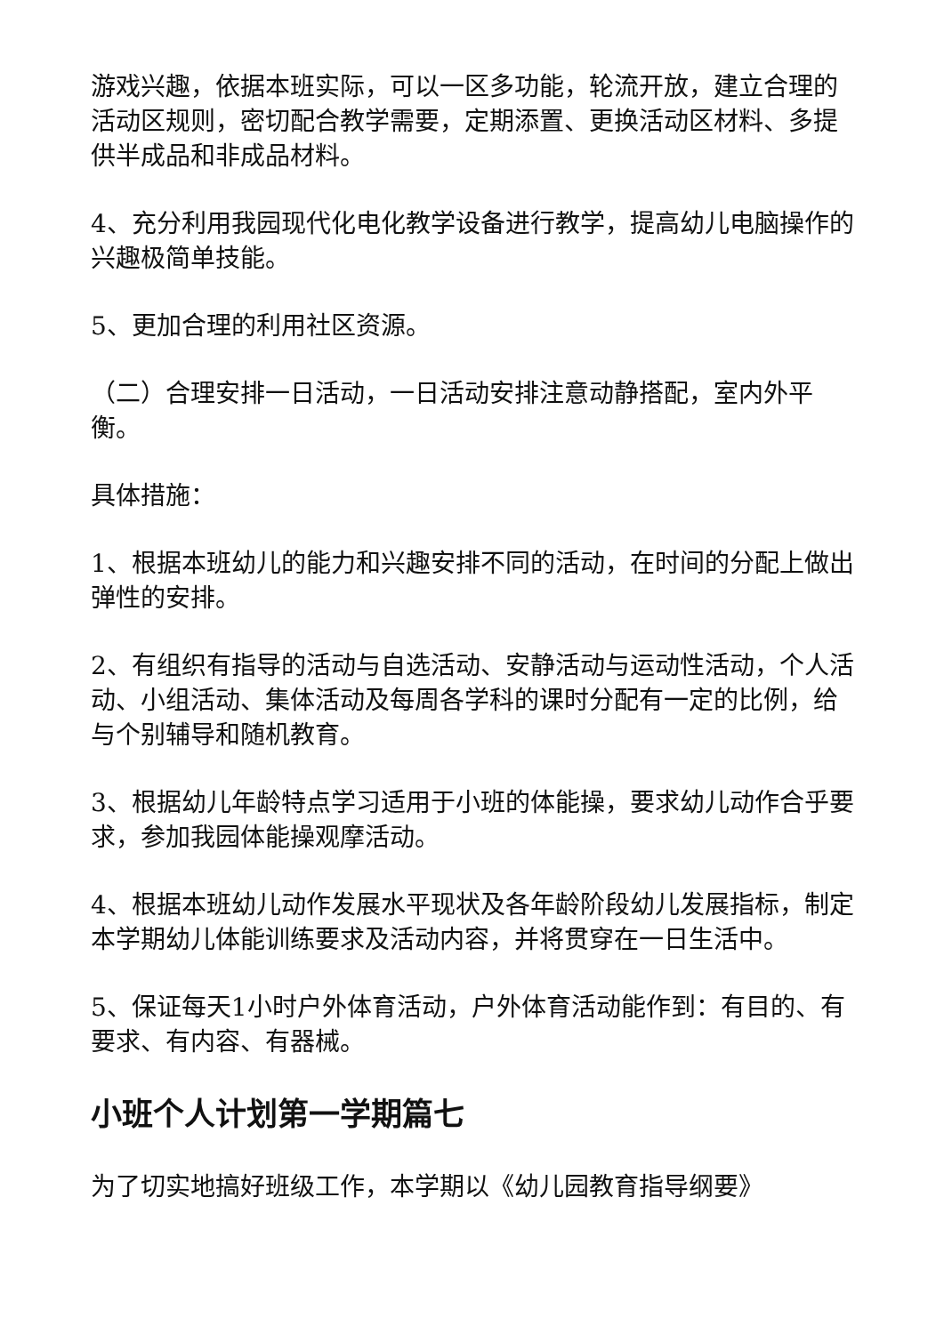游戏兴趣，依据本班实际，可以一区多功能，轮流开放，建立合理的活动区规则，密切配合教学需要，定期添置、更换活动区材料、多提供半成品和非成品材料。
4、充分利用我园现代化电化教学设备进行教学，提高幼儿电脑操作的兴趣极简单技能。
5、更加合理的利用社区资源。
（二）合理安排一日活动，一日活动安排注意动静搭配，室内外平衡。
具体措施：
1、根据本班幼儿的能力和兴趣安排不同的活动，在时间的分配上做出弹性的安排。
2、有组织有指导的活动与自选活动、安静活动与运动性活动，个人活动、小组活动、集体活动及每周各学科的课时分配有一定的比例，给与个别辅导和随机教育。
3、根据幼儿年龄特点学习适用于小班的体能操，要求幼儿动作合乎要求，参加我园体能操观摩活动。
4、根据本班幼儿动作发展水平现状及各年龄阶段幼儿发展指标，制定本学期幼儿体能训练要求及活动内容，并将贯穿在一日生活中。
5、保证每天1小时户外体育活动，户外体育活动能作到：有目的、有要求、有内容、有器械。
小班个人计划第一学期篇七
为了切实地搞好班级工作，本学期以《幼儿园教育指导纲要》